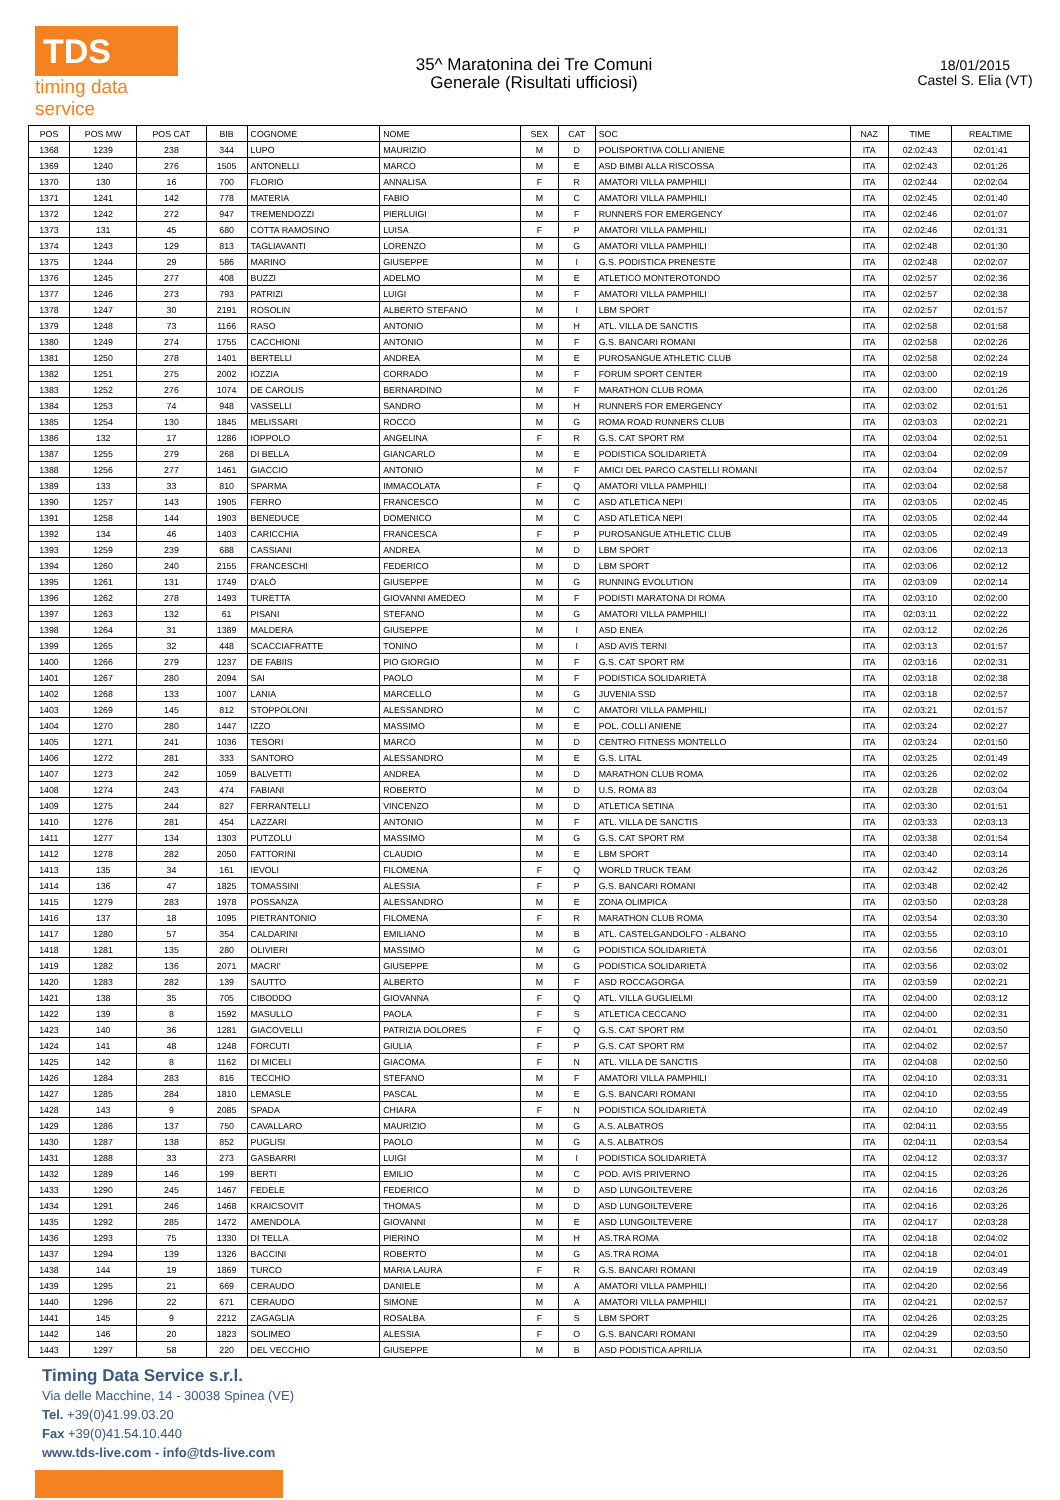TDS
timing data service
35^ Maratonina dei Tre Comuni
Generale (Risultati ufficiosi)
18/01/2015
Castel S. Elia (VT)
| POS | POS MW | POS CAT | BIB | COGNOME | NOME | SEX | CAT | SOC | NAZ | TIME | REALTIME |
| --- | --- | --- | --- | --- | --- | --- | --- | --- | --- | --- | --- |
| 1368 | 1239 | 238 | 344 | LUPO | MAURIZIO | M | D | POLISPORTIVA COLLI ANIENE | ITA | 02:02:43 | 02:01:41 |
| 1369 | 1240 | 276 | 1505 | ANTONELLI | MARCO | M | E | ASD BIMBI ALLA RISCOSSA | ITA | 02:02:43 | 02:01:26 |
| 1370 | 130 | 16 | 700 | FLORIO | ANNALISA | F | R | AMATORI VILLA PAMPHILI | ITA | 02:02:44 | 02:02:04 |
| 1371 | 1241 | 142 | 778 | MATERIA | FABIO | M | C | AMATORI VILLA PAMPHILI | ITA | 02:02:45 | 02:01:40 |
| 1372 | 1242 | 272 | 947 | TREMENDOZZI | PIERLUIGI | M | F | RUNNERS FOR EMERGENCY | ITA | 02:02:46 | 02:01:07 |
| 1373 | 131 | 45 | 680 | COTTA RAMOSINO | LUISA | F | P | AMATORI VILLA PAMPHILI | ITA | 02:02:46 | 02:01:31 |
| 1374 | 1243 | 129 | 813 | TAGLIAVANTI | LORENZO | M | G | AMATORI VILLA PAMPHILI | ITA | 02:02:48 | 02:01:30 |
| 1375 | 1244 | 29 | 586 | MARINO | GIUSEPPE | M | I | G.S. PODISTICA PRENESTE | ITA | 02:02:48 | 02:02:07 |
| 1376 | 1245 | 277 | 408 | BUZZI | ADELMO | M | E | ATLETICO MONTEROTONDO | ITA | 02:02:57 | 02:02:36 |
| 1377 | 1246 | 273 | 793 | PATRIZI | LUIGI | M | F | AMATORI VILLA PAMPHILI | ITA | 02:02:57 | 02:02:38 |
| 1378 | 1247 | 30 | 2191 | ROSOLIN | ALBERTO STEFANO | M | I | LBM SPORT | ITA | 02:02:57 | 02:01:57 |
| 1379 | 1248 | 73 | 1166 | RASO | ANTONIO | M | H | ATL. VILLA DE SANCTIS | ITA | 02:02:58 | 02:01:58 |
| 1380 | 1249 | 274 | 1755 | CACCHIONI | ANTONIO | M | F | G.S. BANCARI ROMANI | ITA | 02:02:58 | 02:02:26 |
| 1381 | 1250 | 278 | 1401 | BERTELLI | ANDREA | M | E | PUROSANGUE ATHLETIC CLUB | ITA | 02:02:58 | 02:02:24 |
| 1382 | 1251 | 275 | 2002 | IOZZIA | CORRADO | M | F | FORUM SPORT CENTER | ITA | 02:03:00 | 02:02:19 |
| 1383 | 1252 | 276 | 1074 | DE CAROLIS | BERNARDINO | M | F | MARATHON CLUB ROMA | ITA | 02:03:00 | 02:01:26 |
| 1384 | 1253 | 74 | 948 | VASSELLI | SANDRO | M | H | RUNNERS FOR EMERGENCY | ITA | 02:03:02 | 02:01:51 |
| 1385 | 1254 | 130 | 1845 | MELISSARI | ROCCO | M | G | ROMA ROAD RUNNERS CLUB | ITA | 02:03:03 | 02:02:21 |
| 1386 | 132 | 17 | 1286 | IOPPOLO | ANGELINA | F | R | G.S. CAT SPORT RM | ITA | 02:03:04 | 02:02:51 |
| 1387 | 1255 | 279 | 268 | DI BELLA | GIANCARLO | M | E | PODISTICA SOLIDARIETÀ | ITA | 02:03:04 | 02:02:09 |
| 1388 | 1256 | 277 | 1461 | GIACCIO | ANTONIO | M | F | AMICI DEL PARCO CASTELLI ROMANI | ITA | 02:03:04 | 02:02:57 |
| 1389 | 133 | 33 | 810 | SPARMA | IMMACOLATA | F | Q | AMATORI VILLA PAMPHILI | ITA | 02:03:04 | 02:02:58 |
| 1390 | 1257 | 143 | 1905 | FERRO | FRANCESCO | M | C | ASD ATLETICA NEPI | ITA | 02:03:05 | 02:02:45 |
| 1391 | 1258 | 144 | 1903 | BENEDUCE | DOMENICO | M | C | ASD ATLETICA NEPI | ITA | 02:03:05 | 02:02:44 |
| 1392 | 134 | 46 | 1403 | CARICCHIA | FRANCESCA | F | P | PUROSANGUE ATHLETIC CLUB | ITA | 02:03:05 | 02:02:49 |
| 1393 | 1259 | 239 | 688 | CASSIANI | ANDREA | M | D | LBM SPORT | ITA | 02:03:06 | 02:02:13 |
| 1394 | 1260 | 240 | 2155 | FRANCESCHI | FEDERICO | M | D | LBM SPORT | ITA | 02:03:06 | 02:02:12 |
| 1395 | 1261 | 131 | 1749 | D'ALÒ | GIUSEPPE | M | G | RUNNING EVOLUTION | ITA | 02:03:09 | 02:02:14 |
| 1396 | 1262 | 278 | 1493 | TURETTA | GIOVANNI AMEDEO | M | F | PODISTI MARATONA DI ROMA | ITA | 02:03:10 | 02:02:00 |
| 1397 | 1263 | 132 | 61 | PISANI | STEFANO | M | G | AMATORI VILLA PAMPHILI | ITA | 02:03:11 | 02:02:22 |
| 1398 | 1264 | 31 | 1389 | MALDERA | GIUSEPPE | M | I | ASD ENEA | ITA | 02:03:12 | 02:02:26 |
| 1399 | 1265 | 32 | 448 | SCACCIAFRATTE | TONINO | M | I | ASD AVIS TERNI | ITA | 02:03:13 | 02:01:57 |
| 1400 | 1266 | 279 | 1237 | DE FABIIS | PIO GIORGIO | M | F | G.S. CAT SPORT RM | ITA | 02:03:16 | 02:02:31 |
| 1401 | 1267 | 280 | 2094 | SAI | PAOLO | M | F | PODISTICA SOLIDARIETÀ | ITA | 02:03:18 | 02:02:38 |
| 1402 | 1268 | 133 | 1007 | LANIA | MARCELLO | M | G | JUVENIA SSD | ITA | 02:03:18 | 02:02:57 |
| 1403 | 1269 | 145 | 812 | STOPPOLONI | ALESSANDRO | M | C | AMATORI VILLA PAMPHILI | ITA | 02:03:21 | 02:01:57 |
| 1404 | 1270 | 280 | 1447 | IZZO | MASSIMO | M | E | POL. COLLI ANIENE | ITA | 02:03:24 | 02:02:27 |
| 1405 | 1271 | 241 | 1036 | TESORI | MARCO | M | D | CENTRO FITNESS MONTELLO | ITA | 02:03:24 | 02:01:50 |
| 1406 | 1272 | 281 | 333 | SANTORO | ALESSANDRO | M | E | G.S. LITAL | ITA | 02:03:25 | 02:01:49 |
| 1407 | 1273 | 242 | 1059 | BALVETTI | ANDREA | M | D | MARATHON CLUB ROMA | ITA | 02:03:26 | 02:02:02 |
| 1408 | 1274 | 243 | 474 | FABIANI | ROBERTO | M | D | U.S. ROMA 83 | ITA | 02:03:28 | 02:03:04 |
| 1409 | 1275 | 244 | 827 | FERRANTELLI | VINCENZO | M | D | ATLETICA SETINA | ITA | 02:03:30 | 02:01:51 |
| 1410 | 1276 | 281 | 454 | LAZZARI | ANTONIO | M | F | ATL. VILLA DE SANCTIS | ITA | 02:03:33 | 02:03:13 |
| 1411 | 1277 | 134 | 1303 | PUTZOLU | MASSIMO | M | G | G.S. CAT SPORT RM | ITA | 02:03:38 | 02:01:54 |
| 1412 | 1278 | 282 | 2050 | FATTORINI | CLAUDIO | M | E | LBM SPORT | ITA | 02:03:40 | 02:03:14 |
| 1413 | 135 | 34 | 161 | IEVOLI | FILOMENA | F | Q | WORLD TRUCK TEAM | ITA | 02:03:42 | 02:03:26 |
| 1414 | 136 | 47 | 1825 | TOMASSINI | ALESSIA | F | P | G.S. BANCARI ROMANI | ITA | 02:03:48 | 02:02:42 |
| 1415 | 1279 | 283 | 1978 | POSSANZA | ALESSANDRO | M | E | ZONA OLIMPICA | ITA | 02:03:50 | 02:03:28 |
| 1416 | 137 | 18 | 1095 | PIETRANTONIO | FILOMENA | F | R | MARATHON CLUB ROMA | ITA | 02:03:54 | 02:03:30 |
| 1417 | 1280 | 57 | 354 | CALDARINI | EMILIANO | M | B | ATL. CASTELGANDOLFO - ALBANO | ITA | 02:03:55 | 02:03:10 |
| 1418 | 1281 | 135 | 280 | OLIVIERI | MASSIMO | M | G | PODISTICA SOLIDARIETÀ | ITA | 02:03:56 | 02:03:01 |
| 1419 | 1282 | 136 | 2071 | MACRI' | GIUSEPPE | M | G | PODISTICA SOLIDARIETÀ | ITA | 02:03:56 | 02:03:02 |
| 1420 | 1283 | 282 | 139 | SAUTTO | ALBERTO | M | F | ASD ROCCAGORGA | ITA | 02:03:59 | 02:02:21 |
| 1421 | 138 | 35 | 705 | CIBODDO | GIOVANNA | F | Q | ATL. VILLA GUGLIELMI | ITA | 02:04:00 | 02:03:12 |
| 1422 | 139 | 8 | 1592 | MASULLO | PAOLA | F | S | ATLETICA CECCANO | ITA | 02:04:00 | 02:02:31 |
| 1423 | 140 | 36 | 1281 | GIACOVELLI | PATRIZIA DOLORES | F | Q | G.S. CAT SPORT RM | ITA | 02:04:01 | 02:03:50 |
| 1424 | 141 | 48 | 1248 | FORCUTI | GIULIA | F | P | G.S. CAT SPORT RM | ITA | 02:04:02 | 02:02:57 |
| 1425 | 142 | 8 | 1162 | DI MICELI | GIACOMA | F | N | ATL. VILLA DE SANCTIS | ITA | 02:04:08 | 02:02:50 |
| 1426 | 1284 | 283 | 816 | TECCHIO | STEFANO | M | F | AMATORI VILLA PAMPHILI | ITA | 02:04:10 | 02:03:31 |
| 1427 | 1285 | 284 | 1810 | LEMASLE | PASCAL | M | E | G.S. BANCARI ROMANI | ITA | 02:04:10 | 02:03:55 |
| 1428 | 143 | 9 | 2085 | SPADA | CHIARA | F | N | PODISTICA SOLIDARIETÀ | ITA | 02:04:10 | 02:02:49 |
| 1429 | 1286 | 137 | 750 | CAVALLARO | MAURIZIO | M | G | A.S. ALBATROS | ITA | 02:04:11 | 02:03:55 |
| 1430 | 1287 | 138 | 852 | PUGLISI | PAOLO | M | G | A.S. ALBATROS | ITA | 02:04:11 | 02:03:54 |
| 1431 | 1288 | 33 | 273 | GASBARRI | LUIGI | M | I | PODISTICA SOLIDARIETÀ | ITA | 02:04:12 | 02:03:37 |
| 1432 | 1289 | 146 | 199 | BERTI | EMILIO | M | C | POD. AVIS PRIVERNO | ITA | 02:04:15 | 02:03:26 |
| 1433 | 1290 | 245 | 1467 | FEDELE | FEDERICO | M | D | ASD LUNGOILTEVERE | ITA | 02:04:16 | 02:03:26 |
| 1434 | 1291 | 246 | 1468 | KRAICSOVIT | THOMAS | M | D | ASD LUNGOILTEVERE | ITA | 02:04:16 | 02:03:26 |
| 1435 | 1292 | 285 | 1472 | AMENDOLA | GIOVANNI | M | E | ASD LUNGOILTEVERE | ITA | 02:04:17 | 02:03:28 |
| 1436 | 1293 | 75 | 1330 | DI TELLA | PIERINO | M | H | AS.TRA ROMA | ITA | 02:04:18 | 02:04:02 |
| 1437 | 1294 | 139 | 1326 | BACCINI | ROBERTO | M | G | AS.TRA ROMA | ITA | 02:04:18 | 02:04:01 |
| 1438 | 144 | 19 | 1869 | TURCO | MARIA LAURA | F | R | G.S. BANCARI ROMANI | ITA | 02:04:19 | 02:03:49 |
| 1439 | 1295 | 21 | 669 | CERAUDO | DANIELE | M | A | AMATORI VILLA PAMPHILI | ITA | 02:04:20 | 02:02:56 |
| 1440 | 1296 | 22 | 671 | CERAUDO | SIMONE | M | A | AMATORI VILLA PAMPHILI | ITA | 02:04:21 | 02:02:57 |
| 1441 | 145 | 9 | 2212 | ZAGAGLIA | ROSALBA | F | S | LBM SPORT | ITA | 02:04:26 | 02:03:25 |
| 1442 | 146 | 20 | 1823 | SOLIMEO | ALESSIA | F | O | G.S. BANCARI ROMANI | ITA | 02:04:29 | 02:03:50 |
| 1443 | 1297 | 58 | 220 | DEL VECCHIO | GIUSEPPE | M | B | ASD PODISTICA APRILIA | ITA | 02:04:31 | 02:03:50 |
Timing Data Service s.r.l.
Via delle Macchine, 14 - 30038 Spinea (VE)
Tel. +39(0)41.99.03.20
Fax +39(0)41.54.10.440
www.tds-live.com - info@tds-live.com